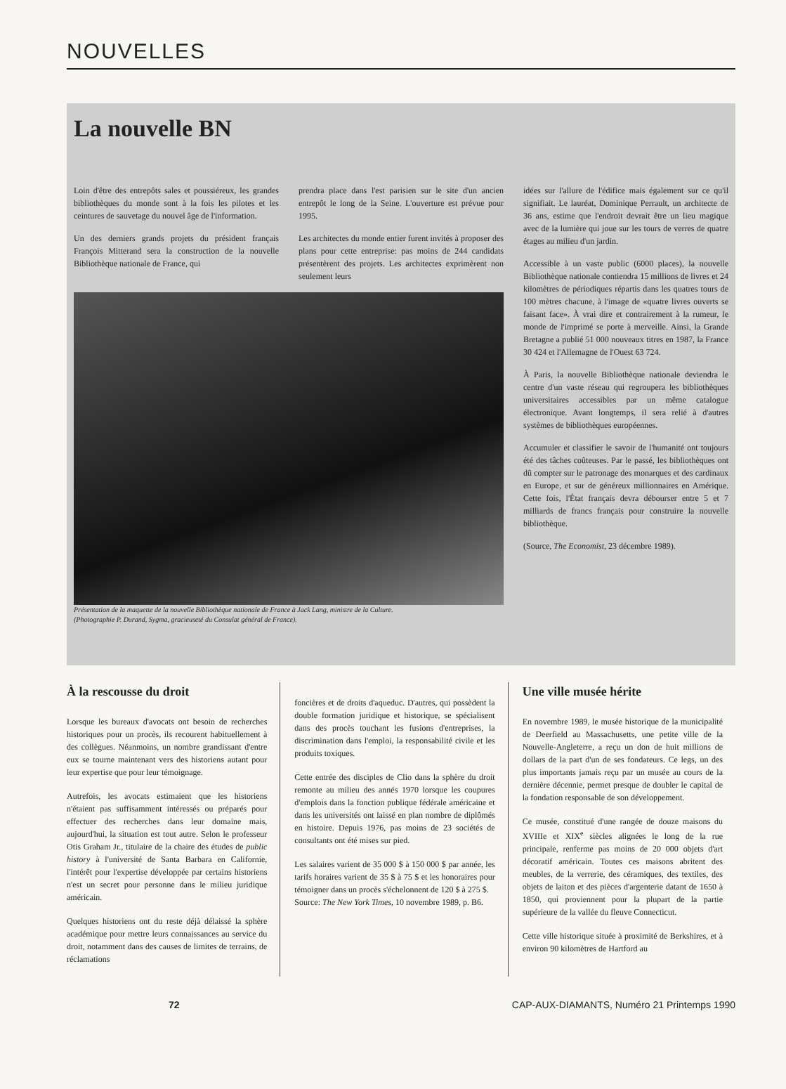NOUVELLES
La nouvelle BN
Loin d'être des entrepôts sales et poussiéreux, les grandes bibliothèques du monde sont à la fois les pilotes et les ceintures de sauvetage du nouvel âge de l'information.
Un des derniers grands projets du président français François Mitterand sera la construction de la nouvelle Bibliothèque nationale de France, qui
prendra place dans l'est parisien sur le site d'un ancien entrepôt le long de la Seine. L'ouverture est prévue pour 1995.
Les architectes du monde entier furent invités à proposer des plans pour cette entreprise: pas moins de 244 candidats présentèrent des projets. Les architectes exprimèrent non seulement leurs
Présentation de la maquette de la nouvelle Bibliothèque nationale de France à Jack Lang, ministre de la Culture.
(Photographie P. Durand, Sygma, gracieuseté du Consulat général de France).
idées sur l'allure de l'édifice mais également sur ce qu'il signifiait. Le lauréat, Dominique Perrault, un architecte de 36 ans, estime que l'endroit devrait être un lieu magique avec de la lumière qui joue sur les tours de verres de quatre étages au milieu d'un jardin.
Accessible à un vaste public (6000 places), la nouvelle Bibliothèque nationale contiendra 15 millions de livres et 24 kilomètres de périodiques répartis dans les quatres tours de 100 mètres chacune, à l'image de «quatre livres ouverts se faisant face». À vrai dire et contrairement à la rumeur, le monde de l'imprimé se porte à merveille. Ainsi, la Grande Bretagne a publié 51 000 nouveaux titres en 1987, la France 30 424 et l'Allemagne de l'Ouest 63 724.
À Paris, la nouvelle Bibliothèque nationale deviendra le centre d'un vaste réseau qui regroupera les bibliothèques universitaires accessibles par un même catalogue électronique. Avant longtemps, il sera relié à d'autres systèmes de bibliothèques européennes.
Accumuler et classifier le savoir de l'humanité ont toujours été des tâches coûteuses. Par le passé, les bibliothèques ont dû compter sur le patronage des monarques et des cardinaux en Europe, et sur de généreux millionnaires en Amérique. Cette fois, l'État français devra débourser entre 5 et 7 milliards de francs français pour construire la nouvelle bibliothèque.
(Source, The Economist, 23 décembre 1989).
À la rescousse du droit
Lorsque les bureaux d'avocats ont besoin de recherches historiques pour un procès, ils recourent habituellement à des collègues. Néanmoins, un nombre grandissant d'entre eux se tourne maintenant vers des historiens autant pour leur expertise que pour leur témoignage.
Autrefois, les avocats estimaient que les historiens n'étaient pas suffisamment intéressés ou préparés pour effectuer des recherches dans leur domaine mais, aujourd'hui, la situation est tout autre. Selon le professeur Otis Graham Jr., titulaire de la chaire des études de public history à l'université de Santa Barbara en Californie, l'intérêt pour l'expertise développée par certains historiens n'est un secret pour personne dans le milieu juridique américain.
Quelques historiens ont du reste déjà délaissé la sphère académique pour mettre leurs connaissances au service du droit, notamment dans des causes de limites de terrains, de réclamations
foncières et de droits d'aqueduc. D'autres, qui possèdent la double formation juridique et historique, se spécialisent dans des procès touchant les fusions d'entreprises, la discrimination dans l'emploi, la responsabilité civile et les produits toxiques.
Cette entrée des disciples de Clio dans la sphère du droit remonte au milieu des annés 1970 lorsque les coupures d'emplois dans la fonction publique fédérale américaine et dans les universités ont laissé en plan nombre de diplômés en histoire. Depuis 1976, pas moins de 23 sociétés de consultants ont été mises sur pied.
Les salaires varient de 35 000 $ à 150 000 $ par année, les tarifs horaires varient de 35 $ à 75 $ et les honoraires pour témoigner dans un procès s'échelonnent de 120 $ à 275 $.
Source: The New York Times, 10 novembre 1989, p. B6.
Une ville musée hérite
En novembre 1989, le musée historique de la municipalité de Deerfield au Massachusetts, une petite ville de la Nouvelle-Angleterre, a reçu un don de huit millions de dollars de la part d'un de ses fondateurs. Ce legs, un des plus importants jamais reçu par un musée au cours de la dernière décennie, permet presque de doubler le capital de la fondation responsable de son développement.
Ce musée, constitué d'une rangée de douze maisons du XVIIIe et XIX<sup>e</sup> siècles alignées le long de la rue principale, renferme pas moins de 20 000 objets d'art décoratif américain. Toutes ces maisons abritent des meubles, de la verrerie, des céramiques, des textiles, des objets de laiton et des pièces d'argenterie datant de 1650 à 1850, qui proviennent pour la plupart de la partie supérieure de la vallée du fleuve Connecticut.
Cette ville historique située à proximité de Berkshires, et à environ 90 kilomètres de Hartford au
72 CAP-AUX-DIAMANTS, Numéro 21 Printemps 1990